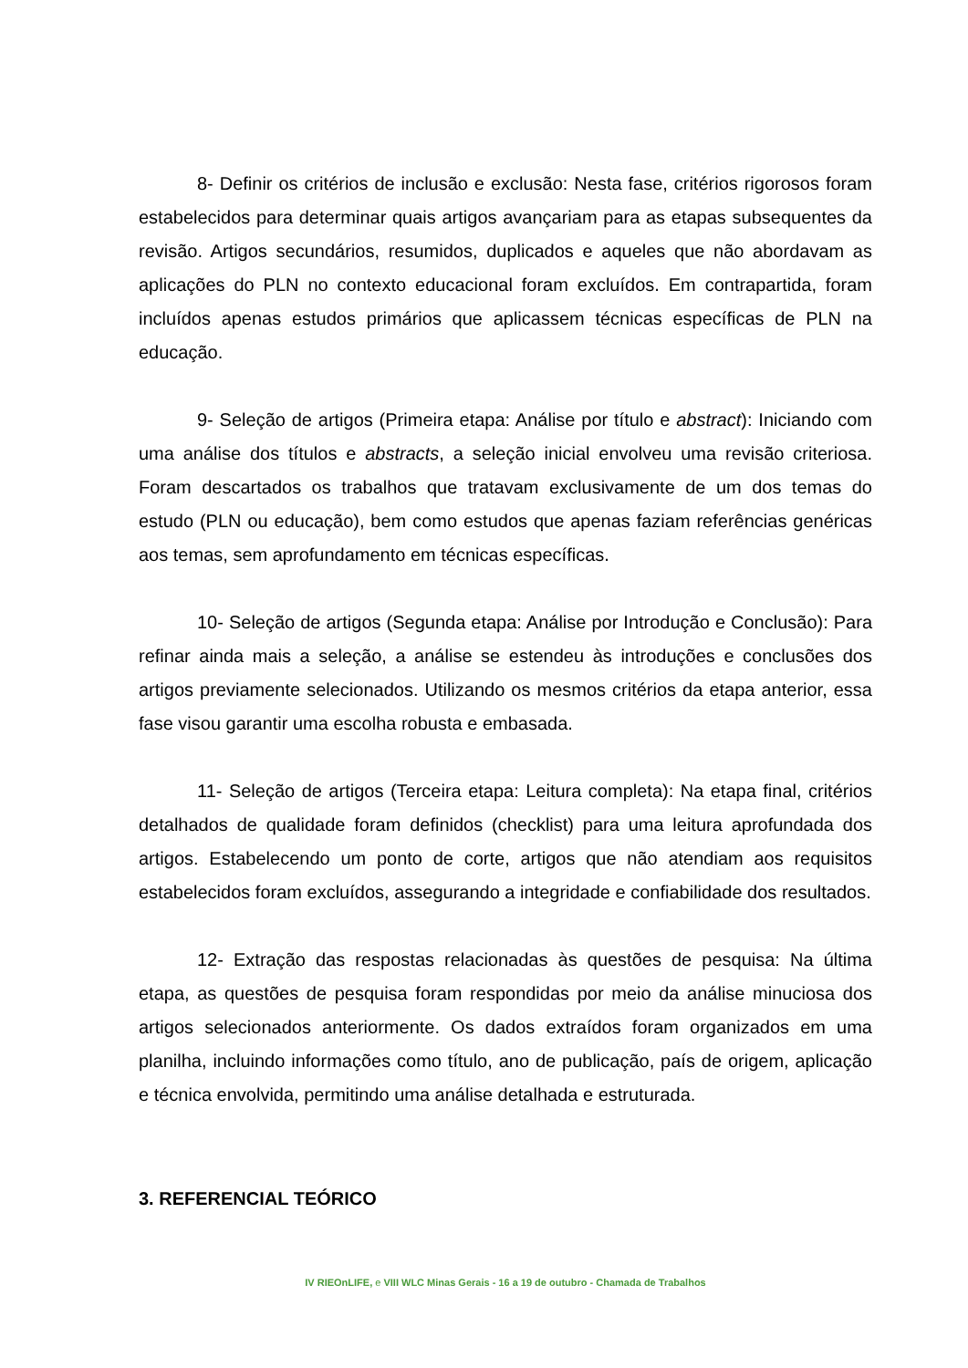8- Definir os critérios de inclusão e exclusão: Nesta fase, critérios rigorosos foram estabelecidos para determinar quais artigos avançariam para as etapas subsequentes da revisão. Artigos secundários, resumidos, duplicados e aqueles que não abordavam as aplicações do PLN no contexto educacional foram excluídos. Em contrapartida, foram incluídos apenas estudos primários que aplicassem técnicas específicas de PLN na educação.
9- Seleção de artigos (Primeira etapa: Análise por título e abstract): Iniciando com uma análise dos títulos e abstracts, a seleção inicial envolveu uma revisão criteriosa. Foram descartados os trabalhos que tratavam exclusivamente de um dos temas do estudo (PLN ou educação), bem como estudos que apenas faziam referências genéricas aos temas, sem aprofundamento em técnicas específicas.
10- Seleção de artigos (Segunda etapa: Análise por Introdução e Conclusão): Para refinar ainda mais a seleção, a análise se estendeu às introduções e conclusões dos artigos previamente selecionados. Utilizando os mesmos critérios da etapa anterior, essa fase visou garantir uma escolha robusta e embasada.
11- Seleção de artigos (Terceira etapa: Leitura completa): Na etapa final, critérios detalhados de qualidade foram definidos (checklist) para uma leitura aprofundada dos artigos. Estabelecendo um ponto de corte, artigos que não atendiam aos requisitos estabelecidos foram excluídos, assegurando a integridade e confiabilidade dos resultados.
12- Extração das respostas relacionadas às questões de pesquisa: Na última etapa, as questões de pesquisa foram respondidas por meio da análise minuciosa dos artigos selecionados anteriormente. Os dados extraídos foram organizados em uma planilha, incluindo informações como título, ano de publicação, país de origem, aplicação e técnica envolvida, permitindo uma análise detalhada e estruturada.
3. REFERENCIAL TEÓRICO
IV RIEOnLIFE, e VIII WLC Minas Gerais - 16 a 19 de outubro - Chamada de Trabalhos